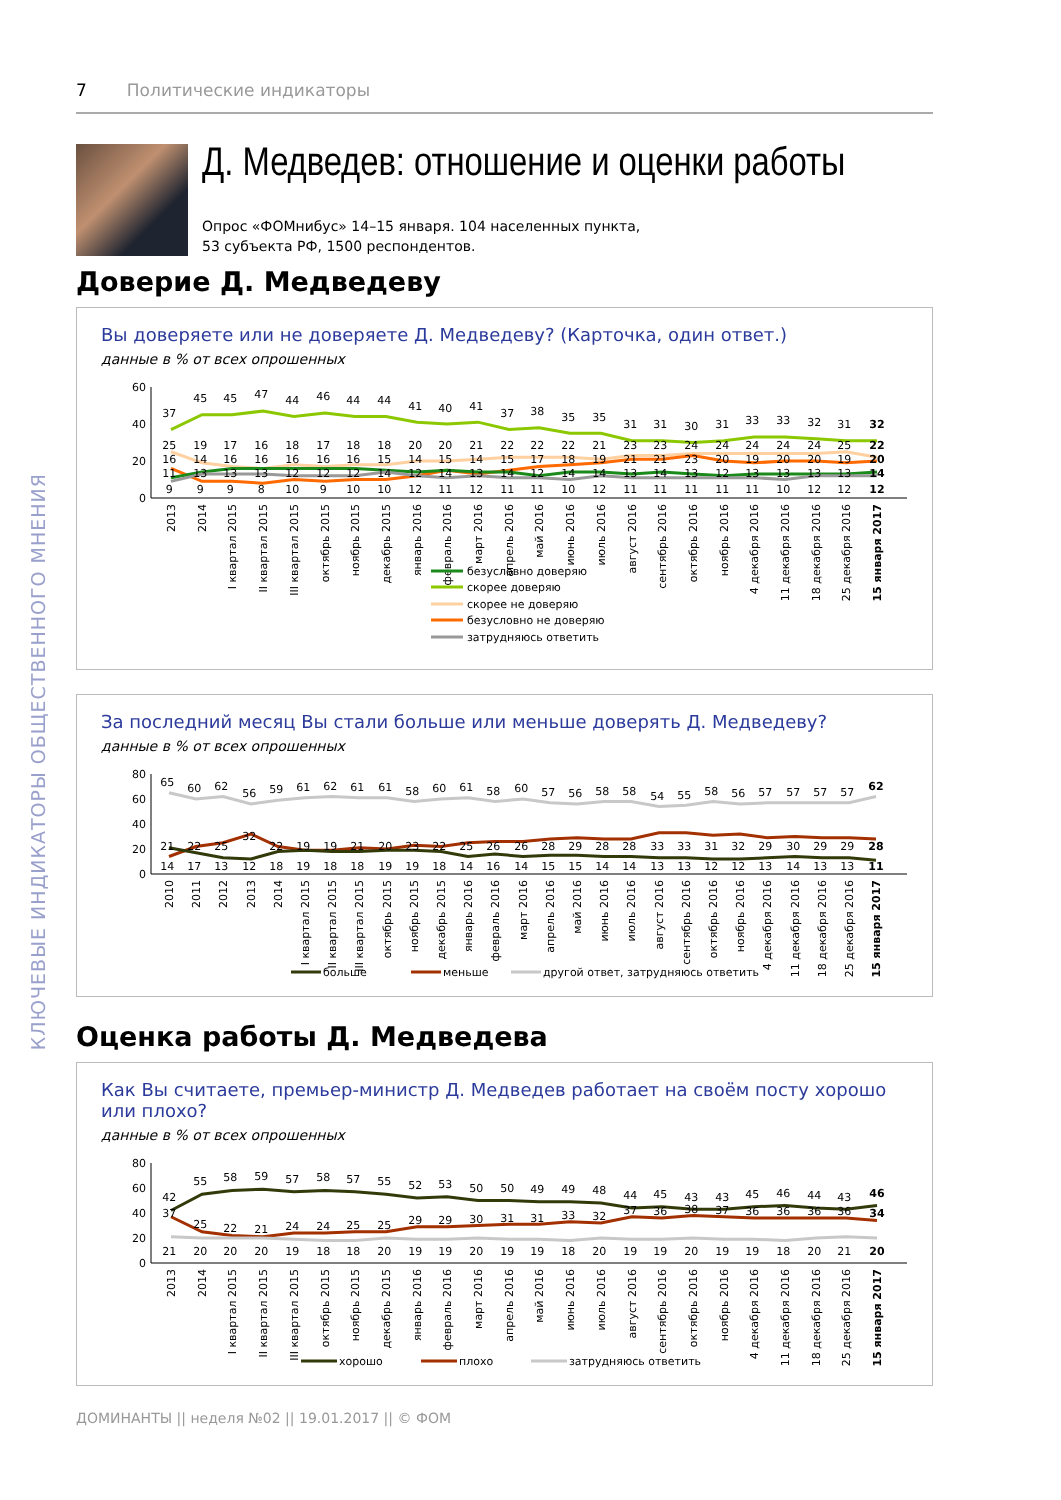КЛЮЧЕВЫЕ ИНДИКАТОРЫ ОБЩЕСТВЕННОГО МНЕНИЯ
7 Политические индикаторы
Д. Медведев: отношение и оценки работы
Опрос «ФОМнибус» 14–15 января. 104 населенных пункта,
53 субъекта РФ, 1500 респондентов.
Доверие Д. Медведеву
Вы доверяете или не доверяете Д. Медведеву? (Карточка, один ответ.)
данные в % от всех опрошенных
60
40
20
0
37 45 45 47 44 46 44 44 41 40 41 37 38 35 35 31 31 30 31 33 33 32 31 32
25 19 17 16 18 17 18 18 20 20 21 22 22 22 21 23 23 24 24 24 24 24 25 22
16 14 16 16 16 16 16 15 14 15 14 15 17 18 19 21 21 23 20 19 20 20 19 20
11 13 13 13 12 12 12 14 12 14 13 14 12 14 14 13 14 13 12 13 13 13 13 14
9 9 9 8 10 9 10 10 12 11 12 11 11 10 12 11 11 11 11 11 10 12 12 12
2013
2014
I квартал 2015
II квартал 2015
III квартал 2015
октябрь 2015
ноябрь 2015
декабрь 2015
январь 2016
февраль 2016
март 2016
апрель 2016
май 2016
июнь 2016
июль 2016
август 2016
сентябрь 2016
октябрь 2016
ноябрь 2016
4 декабря 2016
11 декабря 2016
18 декабря 2016
25 декабря 2016
15 января 2017
безусловно доверяю
скорее доверяю
скорее не доверяю
безусловно не доверяю
затрудняюсь ответить
За последний месяц Вы стали больше или меньше доверять Д. Медведеву?
данные в % от всех опрошенных
80
60
40
20
0
65 60 62 56 59 61 62 61 61 58 60 61 58 60 57 56 58 58 54 55 58 56 57 57 57 57 62
21 22 25 32 22 19 19 21 20 23 22 25 26 26 28 29 28 28 33 33 31 32 29 30 29 29 28
14 17 13 12 18 19 18 18 19 19 18 14 16 14 15 15 14 14 13 13 12 12 13 14 13 13 11
2010
2011
2012
2013
2014
I квартал 2015
II квартал 2015
III квартал 2015
октябрь 2015
ноябрь 2015
декабрь 2015
январь 2016
февраль 2016
март 2016
апрель 2016
май 2016
июнь 2016
июль 2016
август 2016
сентябрь 2016
октябрь 2016
ноябрь 2016
4 декабря 2016
11 декабря 2016
18 декабря 2016
25 декабря 2016
15 января 2017
больше
меньше
другой ответ, затрудняюсь ответить
Оценка работы Д. Медведева
Как Вы считаете, премьер-министр Д. Медведев работает на своём посту хорошо или плохо?
данные в % от всех опрошенных
80
60
40
20
0
42 55 58 59 57 58 57 55 52 53 50 50 49 49 48 44 45 43 43 45 46 44 43 46
37 25 22 21 24 24 25 25 29 29 30 31 31 33 32 37 36 38 37 36 36 36 36 34
21 20 20 20 19 18 18 20 19 19 20 19 19 18 20 19 19 20 19 19 18 20 21 20
2013
2014
I квартал 2015
II квартал 2015
III квартал 2015
октябрь 2015
ноябрь 2015
декабрь 2015
январь 2016
февраль 2016
март 2016
апрель 2016
май 2016
июнь 2016
июль 2016
август 2016
сентябрь 2016
октябрь 2016
ноябрь 2016
4 декабря 2016
11 декабря 2016
18 декабря 2016
25 декабря 2016
15 января 2017
хорошо
плохо
затрудняюсь ответить
ДОМИНАНТЫ || неделя №02 || 19.01.2017 || © ФОМ